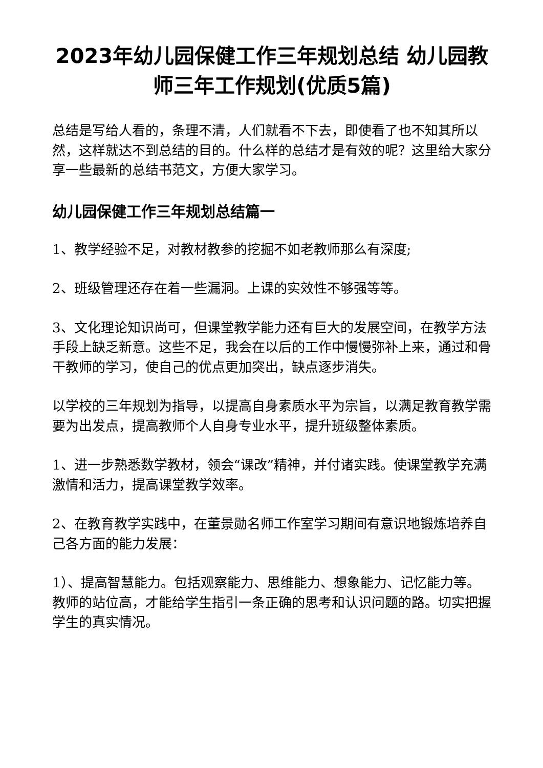2023年幼儿园保健工作三年规划总结 幼儿园教师三年工作规划(优质5篇)
总结是写给人看的，条理不清，人们就看不下去，即使看了也不知其所以然，这样就达不到总结的目的。什么样的总结才是有效的呢？这里给大家分享一些最新的总结书范文，方便大家学习。
幼儿园保健工作三年规划总结篇一
1、教学经验不足，对教材教参的挖掘不如老教师那么有深度;
2、班级管理还存在着一些漏洞。上课的实效性不够强等等。
3、文化理论知识尚可，但课堂教学能力还有巨大的发展空间，在教学方法手段上缺乏新意。这些不足，我会在以后的工作中慢慢弥补上来，通过和骨干教师的学习，使自己的优点更加突出，缺点逐步消失。
以学校的三年规划为指导，以提高自身素质水平为宗旨，以满足教育教学需要为出发点，提高教师个人自身专业水平，提升班级整体素质。
1、进一步熟悉数学教材，领会“课改”精神，并付诸实践。使课堂教学充满激情和活力，提高课堂教学效率。
2、在教育教学实践中，在董景勋名师工作室学习期间有意识地锻炼培养自己各方面的能力发展：
1）、提高智慧能力。包括观察能力、思维能力、想象能力、记忆能力等。教师的站位高，才能给学生指引一条正确的思考和认识问题的路。切实把握学生的真实情况。